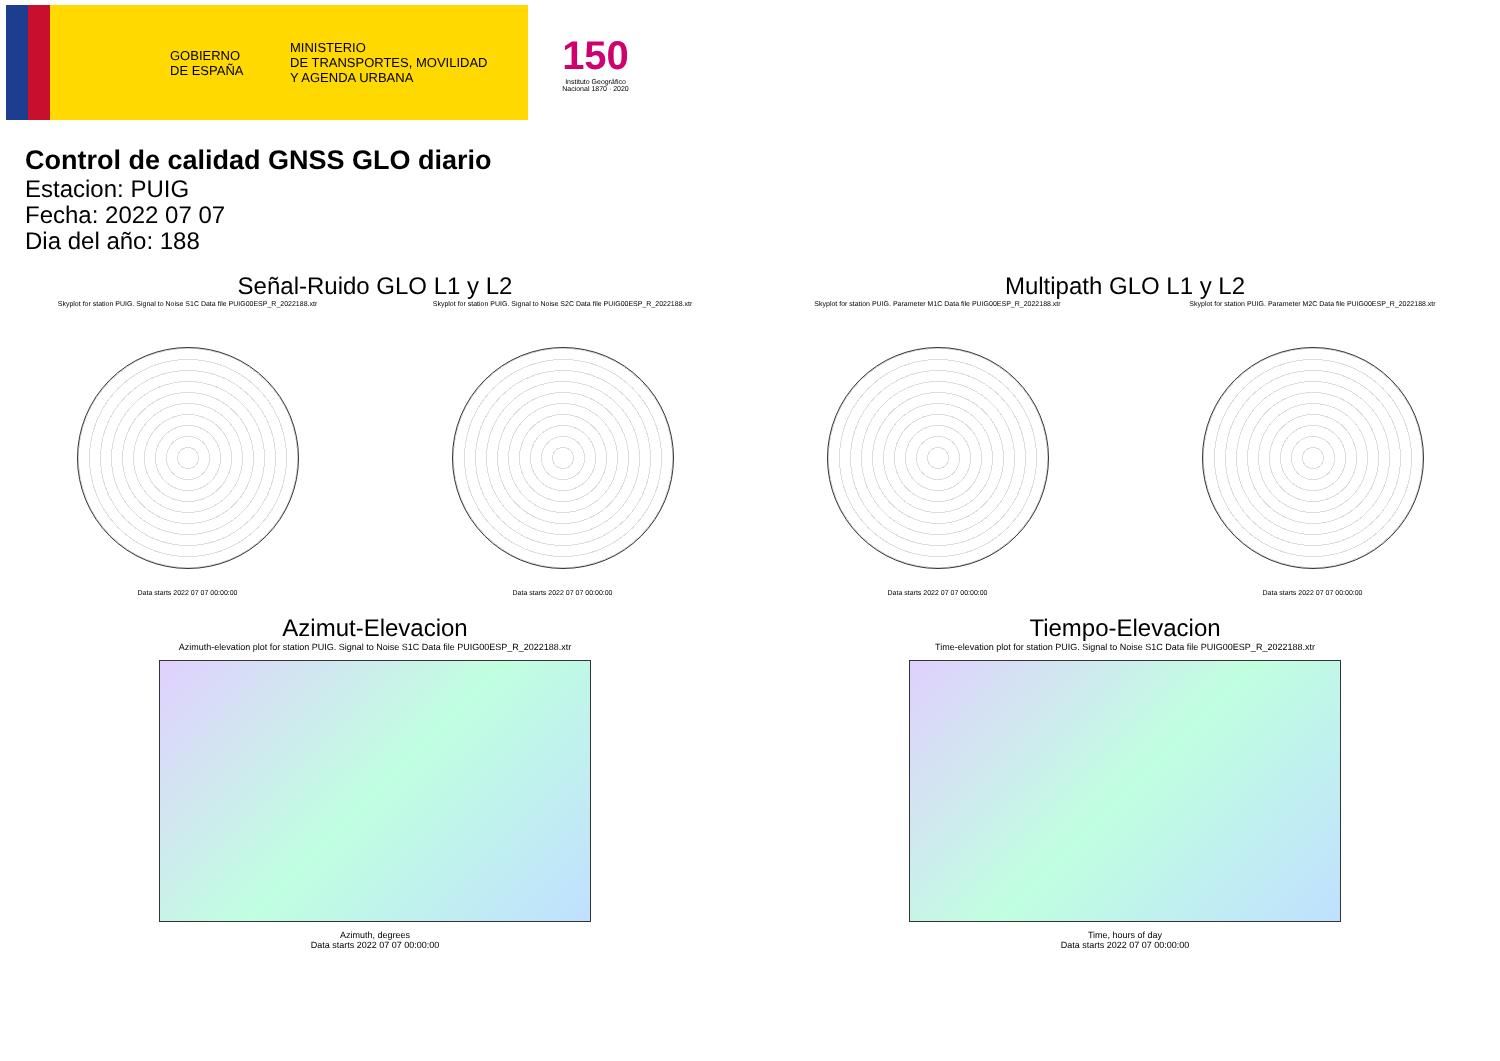GOBIERNO
DE ESPAÑA
MINISTERIO
DE TRANSPORTES, MOVILIDAD
Y AGENDA URBANA
150
Instituto Geográfico Nacional 1870 · 2020
Control de calidad GNSS GLO diario
Estacion: PUIG
Fecha: 2022 07 07
Dia del año: 188
Señal-Ruido GLO L1 y L2
Skyplot for station PUIG. Signal to Noise S1C Data file PUIG00ESP_R_2022188.xtr
Data starts 2022 07 07 00:00:00
Skyplot for station PUIG. Signal to Noise S2C Data file PUIG00ESP_R_2022188.xtr
Data starts 2022 07 07 00:00:00
Multipath GLO L1 y L2
Skyplot for station PUIG. Parameter M1C Data file PUIG00ESP_R_2022188.xtr
Data starts 2022 07 07 00:00:00
Skyplot for station PUIG. Parameter M2C Data file PUIG00ESP_R_2022188.xtr
Data starts 2022 07 07 00:00:00
Azimut-Elevacion
Azimuth-elevation plot for station PUIG. Signal to Noise S1C Data file PUIG00ESP_R_2022188.xtr
Azimuth, degrees
Data starts 2022 07 07 00:00:00
Tiempo-Elevacion
Time-elevation plot for station PUIG. Signal to Noise S1C Data file PUIG00ESP_R_2022188.xtr
Time, hours of day
Data starts 2022 07 07 00:00:00